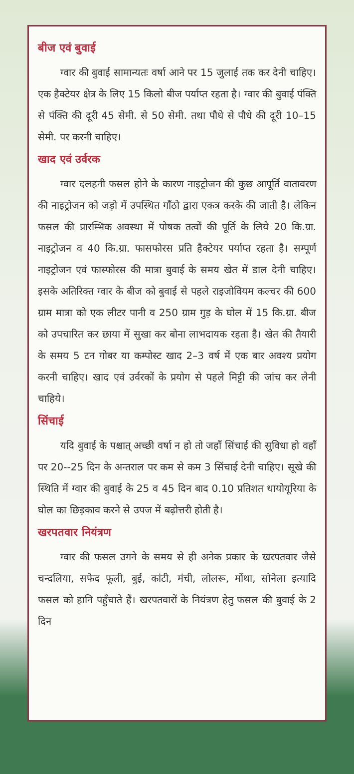बीज एवं बुवाई
ग्वार की बुवाई सामान्यतः वर्षा आने पर 15 जुलाई तक कर देनी चाहिए। एक हैक्टेयर क्षेत्र के लिए 15 किलो बीज पर्याप्त रहता है। ग्वार की बुवाई पंक्ति से पंक्ति की दूरी 45 सेमी. से 50 सेमी. तथा पौधे से पौधे की दूरी 10–15 सेमी. पर करनी चाहिए।
खाद एवं उर्वरक
ग्वार दलहनी फसल होने के कारण नाइट्रोजन की कुछ आपूर्ति वातावरण की नाइट्रोजन को जड़ो में उपस्थित गाँठो द्वारा एकत्र करके की जाती है। लेकिन फसल की प्रारम्भिक अवस्था में पोषक तत्वों की पूर्ति के लिये 20 कि.ग्रा. नाइट्रोजन व 40 कि.ग्रा. फासफोरस प्रति हैक्टेयर पर्याप्त रहता है। सम्पूर्ण नाइट्रोजन एवं फास्फोरस की मात्रा बुवाई के समय खेत में डाल देनी चाहिए। इसके अतिरिक्त ग्वार के बीज को बुवाई से पहले राइजोवियम कल्चर की 600 ग्राम मात्रा को एक लीटर पानी व 250 ग्राम गुड़ के घोल में 15 कि.ग्रा. बीज को उपचारित कर छाया में सुखा कर बोना लाभदायक रहता है। खेत की तैयारी के समय 5 टन गोबर या कम्पोस्ट खाद 2–3 वर्ष में एक बार अवश्य प्रयोग करनी चाहिए। खाद एवं उर्वरकों के प्रयोग से पहले मिट्टी की जांच कर लेनी चाहिये।
सिंचाई
यदि बुवाई के पश्चात् अच्छी वर्षा न हो तो जहाँ सिंचाई की सुविधा हो वहाँ पर 20--25 दिन के अन्तराल पर कम से कम 3 सिंचाई देनी चाहिए। सूखे की स्थिति में ग्वार की बुवाई के 25 व 45 दिन बाद 0.10 प्रतिशत थायोयूरिया के घोल का छिड़काव करने से उपज में बढ़ोत्तरी होती है।
खरपतवार नियंत्रण
ग्वार की फसल उगने के समय से ही अनेक प्रकार के खरपतवार जैसे चन्दलिया, सफेद फूली, बुई, कांटी, मंची, लोलरू, मोंथा, सोनेला इत्यादि फसल को हानि पहुँचाते हैं। खरपतवारों के नियंत्रण हेतु फसल की बुवाई के 2 दिन